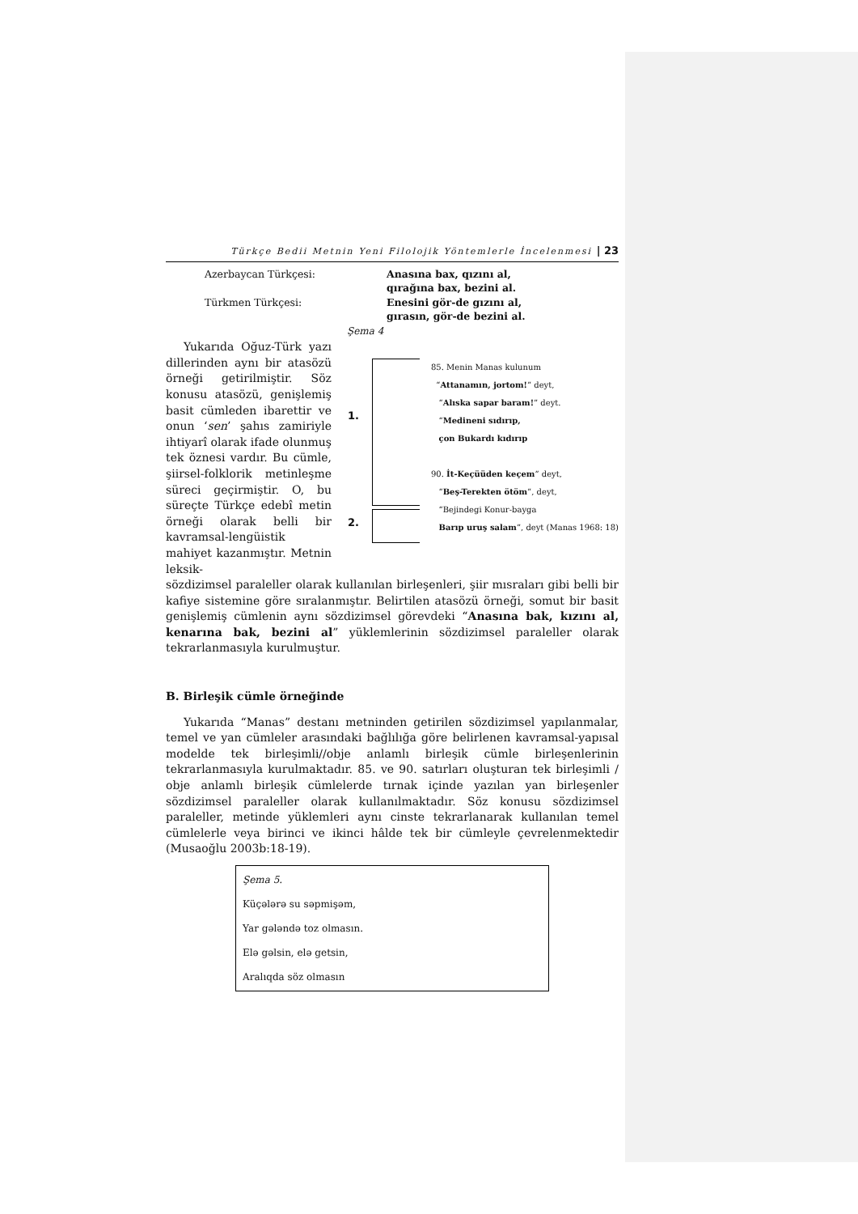Türkçe Bedii Metnin Yeni Filolojik Yöntemlerle İncelenmesi | 23
Azerbaycan Türkçesi: Anasına bax, qızını al,
qırağına bax, bezini al. Türkmen Türkçesi: Enesini gör-de gızını al,
gırasın, gör-de bezini al.
Şema 4
Yukarıda Oğuz-Türk yazı dillerinden aynı bir atasözü örneği getirilmiştir. Söz konusu atasözü, genişlemiş basit cümleden ibarettir ve onun ‘sen’ şahıs zamiriyle ihtiyarî olarak ifade olunmuş tek öznesi vardır. Bu cümle, şiirsel-folklorik metinleşme süreci geçirmiştir. O, bu süreçte Türkçe edebî metin örneği olarak belli bir kavramsal-lengüistik mahiyet kazanmıştır. Metnin leksik-
1.
2.
85. Menin Manas kulunum
“Attanamın, jortom!” deyt,
“Alıska sapar baram!” deyt.
“Medineni sıdırıp,
çon Bukardı kıdırıp
90. İt-Keçüüden keçem” deyt,
“Beş-Terekten ötöm”, deyt,
“Bejindegi Konur-bayga
Barıp uruş salam”, deyt (Manas 1968: 18)
sözdizimsel paraleller olarak kullanılan birleşenleri, şiir mısraları gibi belli bir kafiye sistemine göre sıralanmıştır. Belirtilen atasözü örneği, somut bir basit genişlemiş cümlenin aynı sözdizimsel görevdeki “Anasına bak, kızını al, kenarına bak, bezini al” yüklemlerinin sözdizimsel paraleller olarak tekrarlanmasıyla kurulmuştur.
B. Birleşik cümle örneğinde
Yukarıda “Manas” destanı metninden getirilen sözdizimsel yapılanmalar, temel ve yan cümleler arasındaki bağlılığa göre belirlenen kavramsal-yapısal modelde tek birleşimli//obje anlamlı birleşik cümle birleşenlerinin tekrarlanmasıyla kurulmaktadır. 85. ve 90. satırları oluşturan tek birleşimli / obje anlamlı birleşik cümlelerde tırnak içinde yazılan yan birleşenler sözdizimsel paraleller olarak kullanılmaktadır. Söz konusu sözdizimsel paraleller, metinde yüklemleri aynı cinste tekrarlanarak kullanılan temel cümlelerle veya birinci ve ikinci hâlde tek bir cümleyle çevrelenmektedir (Musaoğlu 2003b:18-19).
Şema 5.
Küçələrə su səpmişəm,
Yar gələndə toz olmasın.
Elə gəlsin, elə getsin,
Aralıqda söz olmasın